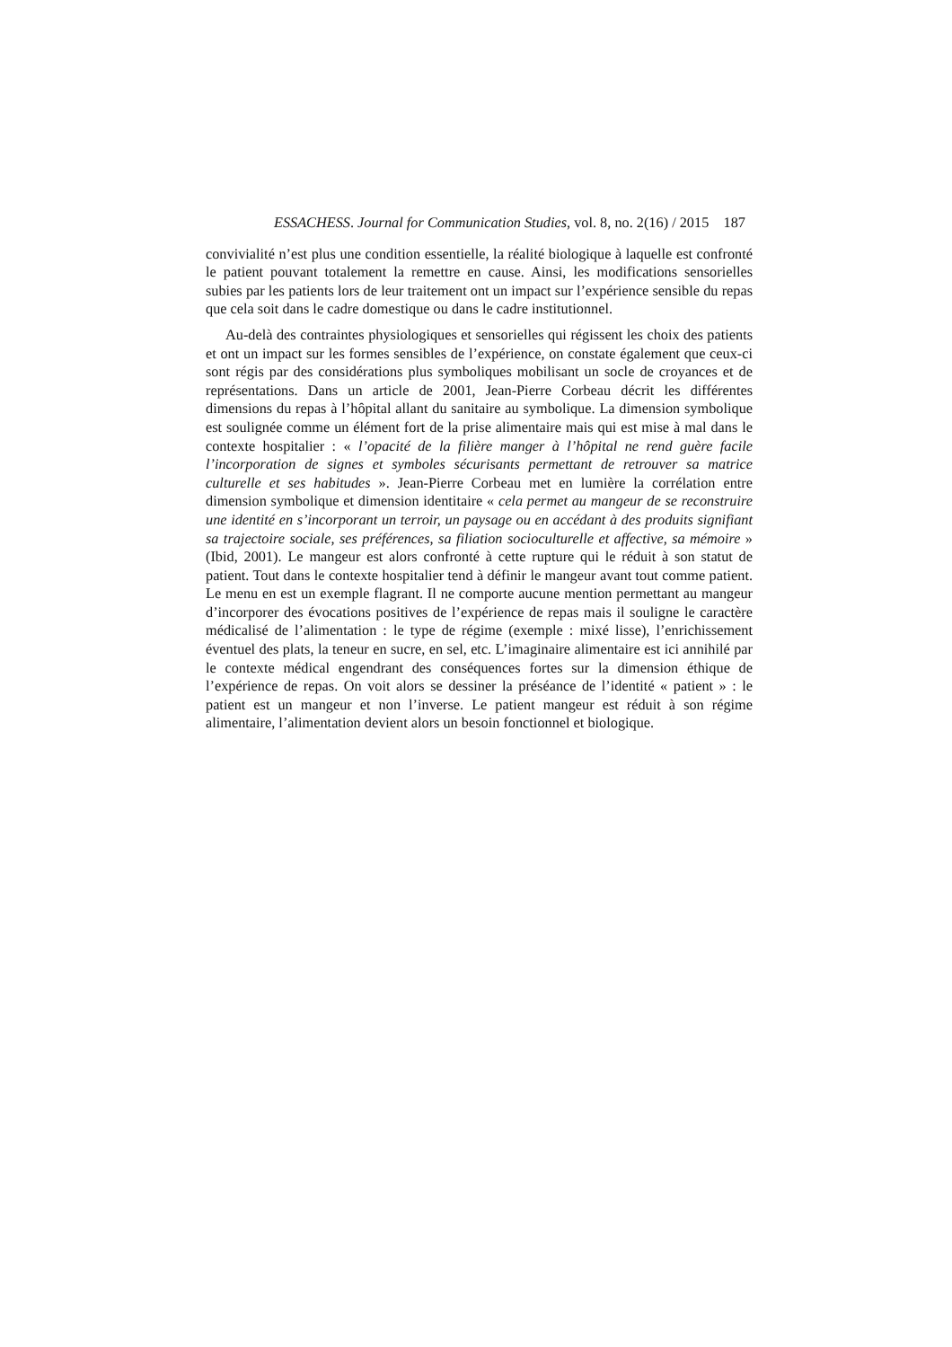ESSACHESS. Journal for Communication Studies, vol. 8, no. 2(16) / 2015 187
convivialité n’est plus une condition essentielle, la réalité biologique à laquelle est confronté le patient pouvant totalement la remettre en cause. Ainsi, les modifications sensorielles subies par les patients lors de leur traitement ont un impact sur l’expérience sensible du repas que cela soit dans le cadre domestique ou dans le cadre institutionnel.
Au-delà des contraintes physiologiques et sensorielles qui régissent les choix des patients et ont un impact sur les formes sensibles de l’expérience, on constate également que ceux-ci sont régis par des considérations plus symboliques mobilisant un socle de croyances et de représentations. Dans un article de 2001, Jean-Pierre Corbeau décrit les différentes dimensions du repas à l’hôpital allant du sanitaire au symbolique. La dimension symbolique est soulignée comme un élément fort de la prise alimentaire mais qui est mise à mal dans le contexte hospitalier : « l’opacité de la filière manger à l’hôpital ne rend guère facile l’incorporation de signes et symboles sécurisants permettant de retrouver sa matrice culturelle et ses habitudes ». Jean-Pierre Corbeau met en lumière la corrélation entre dimension symbolique et dimension identitaire « cela permet au mangeur de se reconstruire une identité en s’incorporant un terroir, un paysage ou en accédant à des produits signifiant sa trajectoire sociale, ses préférences, sa filiation socioculturelle et affective, sa mémoire » (Ibid, 2001). Le mangeur est alors confronté à cette rupture qui le réduit à son statut de patient. Tout dans le contexte hospitalier tend à définir le mangeur avant tout comme patient. Le menu en est un exemple flagrant. Il ne comporte aucune mention permettant au mangeur d’incorporer des évocations positives de l’expérience de repas mais il souligne le caractère médicalisé de l’alimentation : le type de régime (exemple : mixé lisse), l’enrichissement éventuel des plats, la teneur en sucre, en sel, etc. L’imaginaire alimentaire est ici annihilé par le contexte médical engendrant des conséquences fortes sur la dimension éthique de l’expérience de repas. On voit alors se dessiner la préséance de l’identité « patient » : le patient est un mangeur et non l’inverse. Le patient mangeur est réduit à son régime alimentaire, l’alimentation devient alors un besoin fonctionnel et biologique.